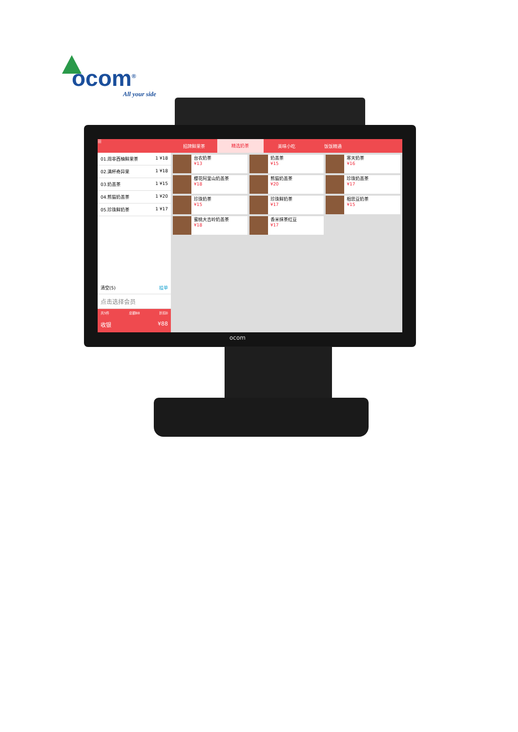ocom<sup>®</sup>
All your side
☰
01.周非西柚鲜果茶 1 ¥18
02.满杯奇异果 1 ¥18
03.奶盖茶 1 ¥15
04.熊猫奶盖茶 1 ¥20
05.珍珠鲜奶茶 1 ¥17
清空(5) 挂单
点击选择会员
共5件 总额88 折扣0
收银 ¥88
招牌鲜果茶 精选奶茶 美味小吃 饭饭精通
台农奶茶
¥13
奶盖茶
¥15
寒天奶茶
¥16
樱花阿里山奶盖茶
¥18
熊猫奶盖茶
¥20
珍珠奶盖茶
¥17
珍珠奶茶
¥15
珍珠鲜奶茶
¥17
相思豆奶茶
¥15
蜜桃大吉岭奶盖茶
¥18
香米抹茶红豆
¥17
ocom